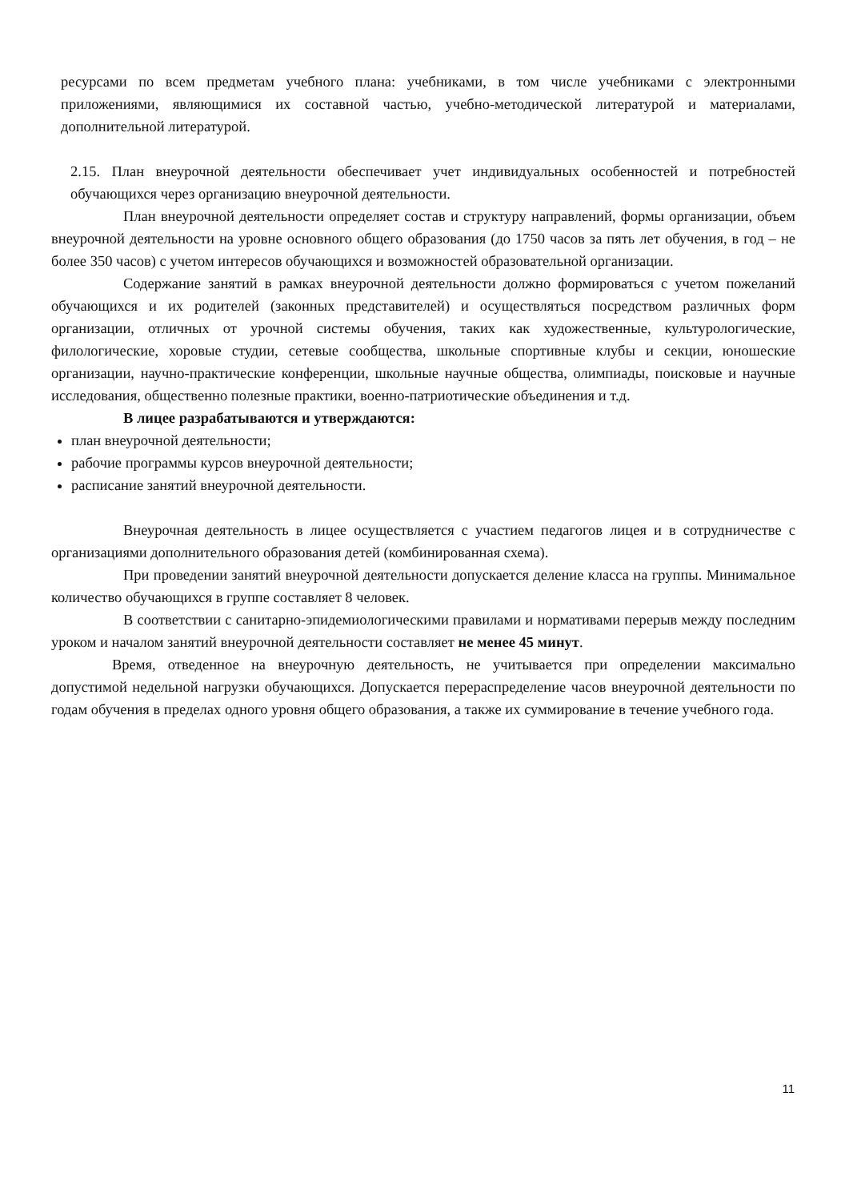ресурсами по всем предметам учебного плана: учебниками, в том числе учебниками с электронными приложениями, являющимися их составной частью, учебно-методической литературой и материалами, дополнительной литературой.
2.15. План внеурочной деятельности обеспечивает учет индивидуальных особенностей и потребностей обучающихся через организацию внеурочной деятельности.
План внеурочной деятельности определяет состав и структуру направлений, формы организации, объем внеурочной деятельности на уровне основного общего образования (до 1750 часов за пять лет обучения, в год – не более 350 часов) с учетом интересов обучающихся и возможностей образовательной организации.
Содержание занятий в рамках внеурочной деятельности должно формироваться с учетом пожеланий обучающихся и их родителей (законных представителей) и осуществляться посредством различных форм организации, отличных от урочной системы обучения, таких как художественные, культурологические, филологические, хоровые студии, сетевые сообщества, школьные спортивные клубы и секции, юношеские организации, научно-практические конференции, школьные научные общества, олимпиады, поисковые и научные исследования, общественно полезные практики, военно-патриотические объединения и т.д.
В лицее разрабатываются и утверждаются:
план внеурочной деятельности;
рабочие программы курсов внеурочной деятельности;
расписание занятий внеурочной деятельности.
Внеурочная деятельность в лицее осуществляется с участием педагогов лицея и в сотрудничестве с организациями дополнительного образования детей (комбинированная схема).
При проведении занятий внеурочной деятельности допускается деление класса на группы. Минимальное количество обучающихся в группе составляет 8 человек.
В соответствии с санитарно-эпидемиологическими правилами и нормативами перерыв между последним уроком и началом занятий внеурочной деятельности составляет не менее 45 минут.
Время, отведенное на внеурочную деятельность, не учитывается при определении максимально допустимой недельной нагрузки обучающихся. Допускается перераспределение часов внеурочной деятельности по годам обучения в пределах одного уровня общего образования, а также их суммирование в течение учебного года.
11